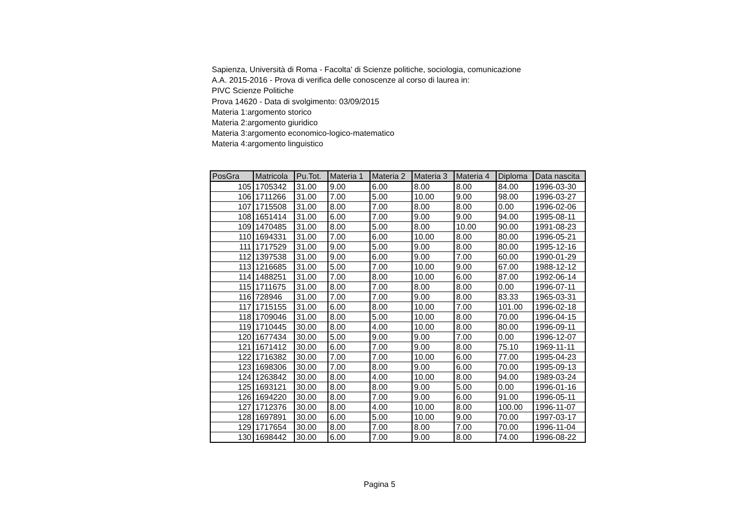Sapienza, Università di Roma - Facolta' di Scienze politiche, sociologia, comunicazione
A.A. 2015-2016 - Prova di verifica delle conoscenze al corso di laurea in:
PIVC Scienze Politiche
Prova 14620 - Data di svolgimento: 03/09/2015
Materia 1:argomento storico
Materia 2:argomento giuridico
Materia 3:argomento economico-logico-matematico
Materia 4:argomento linguistico
| PosGra | Matricola | Pu.Tot. | Materia 1 | Materia 2 | Materia 3 | Materia 4 | Diploma | Data nascita |
| --- | --- | --- | --- | --- | --- | --- | --- | --- |
| 105 | 1705342 | 31.00 | 9.00 | 6.00 | 8.00 | 8.00 | 84.00 | 1996-03-30 |
| 106 | 1711266 | 31.00 | 7.00 | 5.00 | 10.00 | 9.00 | 98.00 | 1996-03-27 |
| 107 | 1715508 | 31.00 | 8.00 | 7.00 | 8.00 | 8.00 | 0.00 | 1996-02-06 |
| 108 | 1651414 | 31.00 | 6.00 | 7.00 | 9.00 | 9.00 | 94.00 | 1995-08-11 |
| 109 | 1470485 | 31.00 | 8.00 | 5.00 | 8.00 | 10.00 | 90.00 | 1991-08-23 |
| 110 | 1694331 | 31.00 | 7.00 | 6.00 | 10.00 | 8.00 | 80.00 | 1996-05-21 |
| 111 | 1717529 | 31.00 | 9.00 | 5.00 | 9.00 | 8.00 | 80.00 | 1995-12-16 |
| 112 | 1397538 | 31.00 | 9.00 | 6.00 | 9.00 | 7.00 | 60.00 | 1990-01-29 |
| 113 | 1216685 | 31.00 | 5.00 | 7.00 | 10.00 | 9.00 | 67.00 | 1988-12-12 |
| 114 | 1488251 | 31.00 | 7.00 | 8.00 | 10.00 | 6.00 | 87.00 | 1992-06-14 |
| 115 | 1711675 | 31.00 | 8.00 | 7.00 | 8.00 | 8.00 | 0.00 | 1996-07-11 |
| 116 | 728946 | 31.00 | 7.00 | 7.00 | 9.00 | 8.00 | 83.33 | 1965-03-31 |
| 117 | 1715155 | 31.00 | 6.00 | 8.00 | 10.00 | 7.00 | 101.00 | 1996-02-18 |
| 118 | 1709046 | 31.00 | 8.00 | 5.00 | 10.00 | 8.00 | 70.00 | 1996-04-15 |
| 119 | 1710445 | 30.00 | 8.00 | 4.00 | 10.00 | 8.00 | 80.00 | 1996-09-11 |
| 120 | 1677434 | 30.00 | 5.00 | 9.00 | 9.00 | 7.00 | 0.00 | 1996-12-07 |
| 121 | 1671412 | 30.00 | 6.00 | 7.00 | 9.00 | 8.00 | 75.10 | 1969-11-11 |
| 122 | 1716382 | 30.00 | 7.00 | 7.00 | 10.00 | 6.00 | 77.00 | 1995-04-23 |
| 123 | 1698306 | 30.00 | 7.00 | 8.00 | 9.00 | 6.00 | 70.00 | 1995-09-13 |
| 124 | 1263842 | 30.00 | 8.00 | 4.00 | 10.00 | 8.00 | 94.00 | 1989-03-24 |
| 125 | 1693121 | 30.00 | 8.00 | 8.00 | 9.00 | 5.00 | 0.00 | 1996-01-16 |
| 126 | 1694220 | 30.00 | 8.00 | 7.00 | 9.00 | 6.00 | 91.00 | 1996-05-11 |
| 127 | 1712376 | 30.00 | 8.00 | 4.00 | 10.00 | 8.00 | 100.00 | 1996-11-07 |
| 128 | 1697891 | 30.00 | 6.00 | 5.00 | 10.00 | 9.00 | 70.00 | 1997-03-17 |
| 129 | 1717654 | 30.00 | 8.00 | 7.00 | 8.00 | 7.00 | 70.00 | 1996-11-04 |
| 130 | 1698442 | 30.00 | 6.00 | 7.00 | 9.00 | 8.00 | 74.00 | 1996-08-22 |
Pagina 5